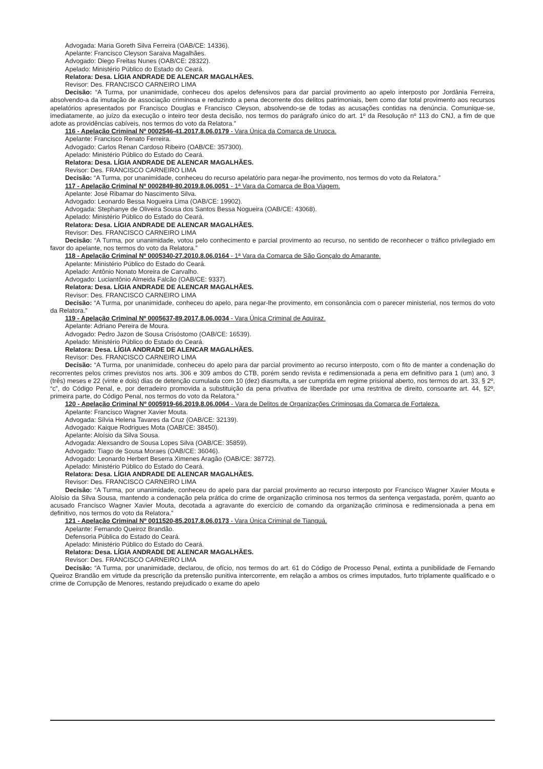Advogada: Maria Goreth Silva Ferreira (OAB/CE: 14336).
Apelante: Francisco Cleyson Saraiva Magalhães.
Advogado: Diego Freitas Nunes (OAB/CE: 28322).
Apelado: Ministério Público do Estado do Ceará.
Relatora: Desa. LÍGIA ANDRADE DE ALENCAR MAGALHÃES.
Revisor: Des. FRANCISCO CARNEIRO LIMA
Decisão: “A Turma, por unanimidade, conheceu dos apelos defensivos para dar parcial provimento ao apelo interposto por Jordânia Ferreira, absolvendo-a da imutação de associação criminosa e reduzindo a pena decorrente dos delitos patrimoniais, bem como dar total provimento aos recursos apelatórios apresentados por Francisco Douglas e Francisco Cleyson, absolvendo-se de todas as acusações contidas na denúncia. Comunique-se, imediatamente, ao juízo da execução o inteiro teor desta decisão, nos termos do parágrafo único do art. 1º da Resolução nº 113 do CNJ, a fim de que adote as providências cabíveis, nos termos do voto da Relatora.”
116 - Apelação Criminal Nº 0002546-41.2017.8.06.0179 - Vara Única da Comarca de Uruoca.
Apelante: Francisco Renato Ferreira.
Advogado: Carlos Renan Cardoso Ribeiro (OAB/CE: 357300).
Apelado: Ministério Público do Estado do Ceará.
Relatora: Desa. LÍGIA ANDRADE DE ALENCAR MAGALHÃES.
Revisor: Des. FRANCISCO CARNEIRO LIMA
Decisão: “A Turma, por unanimidade, conheceu do recurso apelatório para negar-lhe provimento, nos termos do voto da Relatora.”
117 - Apelação Criminal Nº 0002849-80.2019.8.06.0051 - 1ª Vara da Comarca de Boa Viagem.
Apelante: José Ribamar do Nascimento Silva.
Advogado: Leonardo Bessa Nogueira Lima (OAB/CE: 19902).
Advogada: Stephanye de Oliveira Sousa dos Santos Bessa Nogueira (OAB/CE: 43068).
Apelado: Ministério Público do Estado do Ceará.
Relatora: Desa. LÍGIA ANDRADE DE ALENCAR MAGALHÃES.
Revisor: Des. FRANCISCO CARNEIRO LIMA
Decisão: “A Turma, por unanimidade, votou pelo conhecimento e parcial provimento ao recurso, no sentido de reconhecer o tráfico privilegiado em favor do apelante, nos termos do voto da Relatora.”
118 - Apelação Criminal Nº 0005340-27.2010.8.06.0164 - 1ª Vara da Comarca de São Gonçalo do Amarante.
Apelante: Ministério Público do Estado do Ceará.
Apelado: Antônio Nonato Moreira de Carvalho.
Advogado: Luciantônio Almeida Falcão (OAB/CE: 9337).
Relatora: Desa. LÍGIA ANDRADE DE ALENCAR MAGALHÃES.
Revisor: Des. FRANCISCO CARNEIRO LIMA
Decisão: “A Turma, por unanimidade, conheceu do apelo, para negar-lhe provimento, em consonância com o parecer ministerial, nos termos do voto da Relatora.”
119 - Apelação Criminal Nº 0005637-89.2017.8.06.0034 - Vara Única Criminal de Aquiraz.
Apelante: Adriano Pereira de Moura.
Advogado: Pedro Jazon de Sousa Crisóstomo (OAB/CE: 16539).
Apelado: Ministério Público do Estado do Ceará.
Relatora: Desa. LÍGIA ANDRADE DE ALENCAR MAGALHÃES.
Revisor: Des. FRANCISCO CARNEIRO LIMA
Decisão: “A Turma, por unanimidade, conheceu do apelo para dar parcial provimento ao recurso interposto, com o fito de manter a condenação do recorrentes pelos crimes previstos nos arts. 306 e 309 ambos do CTB, porém sendo revista e redimensionada a pena em definitivo para 1 (um) ano, 3 (três) meses e 22 (vinte e dois) dias de detenção cumulada com 10 (dez) diasmulta, a ser cumprida em regime prisional aberto, nos termos do art. 33, § 2º, “c”, do Código Penal, e, por derradeiro promovida a substituição da pena privativa de liberdade por uma restritiva de direito, consoante art. 44, §2º, primeira parte, do Código Penal, nos termos do voto da Relatora.”
120 - Apelação Criminal Nº 0005919-66.2019.8.06.0064 - Vara de Delitos de Organizações Criminosas da Comarca de Fortaleza.
Apelante: Francisco Wagner Xavier Mouta.
Advogada: Sílvia Helena Tavares da Cruz (OAB/CE: 32139).
Advogado: Kaique Rodrigues Mota (OAB/CE: 38450).
Apelante: Aloísio da Silva Sousa.
Advogada: Alexsandro de Sousa Lopes Silva (OAB/CE: 35859).
Advogado: Tiago de Sousa Moraes (OAB/CE: 36046).
Advogado: Leonardo Herbert Beserra Ximenes Aragão (OAB/CE: 38772).
Apelado: Ministério Público do Estado do Ceará.
Relatora: Desa. LÍGIA ANDRADE DE ALENCAR MAGALHÃES.
Revisor: Des. FRANCISCO CARNEIRO LIMA
Decisão: “A Turma, por unanimidade, conheceu do apelo para dar parcial provimento ao recurso interposto por Francisco Wagner Xavier Mouta e Aloísio da Silva Sousa, mantendo a condenação pela prática do crime de organização criminosa nos termos da sentença vergastada, porém, quanto ao acusado Francisco Wagner Xavier Mouta, decotada a agravante do exercício de comando da organização criminosa e redimensionada a pena em definitivo, nos termos do voto da Relatora.”
121 - Apelação Criminal Nº 0011520-85.2017.8.06.0173 - Vara Única Criminal de Tianguá.
Apelante: Fernando Queiroz Brandão.
Defensoria Pública do Estado do Ceará.
Apelado: Ministério Público do Estado do Ceará.
Relatora: Desa. LÍGIA ANDRADE DE ALENCAR MAGALHÃES.
Revisor: Des. FRANCISCO CARNEIRO LIMA
Decisão: “A Turma, por unanimidade, declarou, de ofício, nos termos do art. 61 do Código de Processo Penal, extinta a punibilidade de Fernando Queiroz Brandão em virtude da prescrição da pretensão punitiva intercorrente, em relação a ambos os crimes imputados, furto triplamente qualificado e o crime de Corrupção de Menores, restando prejudicado o exame do apelo